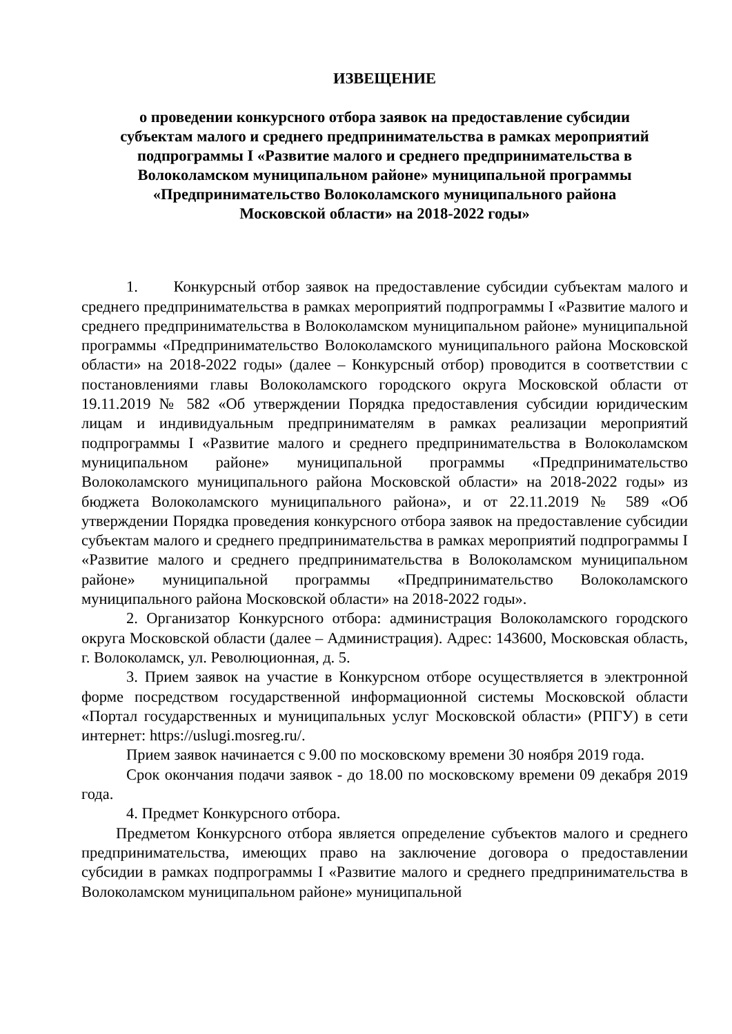ИЗВЕЩЕНИЕ
о проведении конкурсного отбора заявок на предоставление субсидии
субъектам малого и среднего предпринимательства в рамках мероприятий
подпрограммы I «Развитие малого и среднего предпринимательства в
Волоколамском муниципальном районе» муниципальной программы
«Предпринимательство Волоколамского муниципального района
Московской области» на 2018-2022 годы»
1. Конкурсный отбор заявок на предоставление субсидии субъектам малого и среднего предпринимательства в рамках мероприятий подпрограммы I «Развитие малого и среднего предпринимательства в Волоколамском муниципальном районе» муниципальной программы «Предпринимательство Волоколамского муниципального района Московской области» на 2018-2022 годы» (далее – Конкурсный отбор) проводится в соответствии с постановлениями главы Волоколамского городского округа Московской области от 19.11.2019 № 582 «Об утверждении Порядка предоставления субсидии юридическим лицам и индивидуальным предпринимателям в рамках реализации мероприятий подпрограммы I «Развитие малого и среднего предпринимательства в Волоколамском муниципальном районе» муниципальной программы «Предпринимательство Волоколамского муниципального района Московской области» на 2018-2022 годы» из бюджета Волоколамского муниципального района», и от 22.11.2019 № 589 «Об утверждении Порядка проведения конкурсного отбора заявок на предоставление субсидии субъектам малого и среднего предпринимательства в рамках мероприятий подпрограммы I «Развитие малого и среднего предпринимательства в Волоколамском муниципальном районе» муниципальной программы «Предпринимательство Волоколамского муниципального района Московской области» на 2018-2022 годы».
2. Организатор Конкурсного отбора: администрация Волоколамского городского округа Московской области (далее – Администрация). Адрес: 143600, Московская область, г. Волоколамск, ул. Революционная, д. 5.
3. Прием заявок на участие в Конкурсном отборе осуществляется в электронной форме посредством государственной информационной системы Московской области «Портал государственных и муниципальных услуг Московской области» (РПГУ) в сети интернет: https://uslugi.mosreg.ru/.
Прием заявок начинается с 9.00 по московскому времени 30 ноября 2019 года.
Срок окончания подачи заявок - до 18.00 по московскому времени 09 декабря 2019 года.
4. Предмет Конкурсного отбора.
Предметом Конкурсного отбора является определение субъектов малого и среднего предпринимательства, имеющих право на заключение договора о предоставлении субсидии в рамках подпрограммы I «Развитие малого и среднего предпринимательства в Волоколамском муниципальном районе» муниципальной